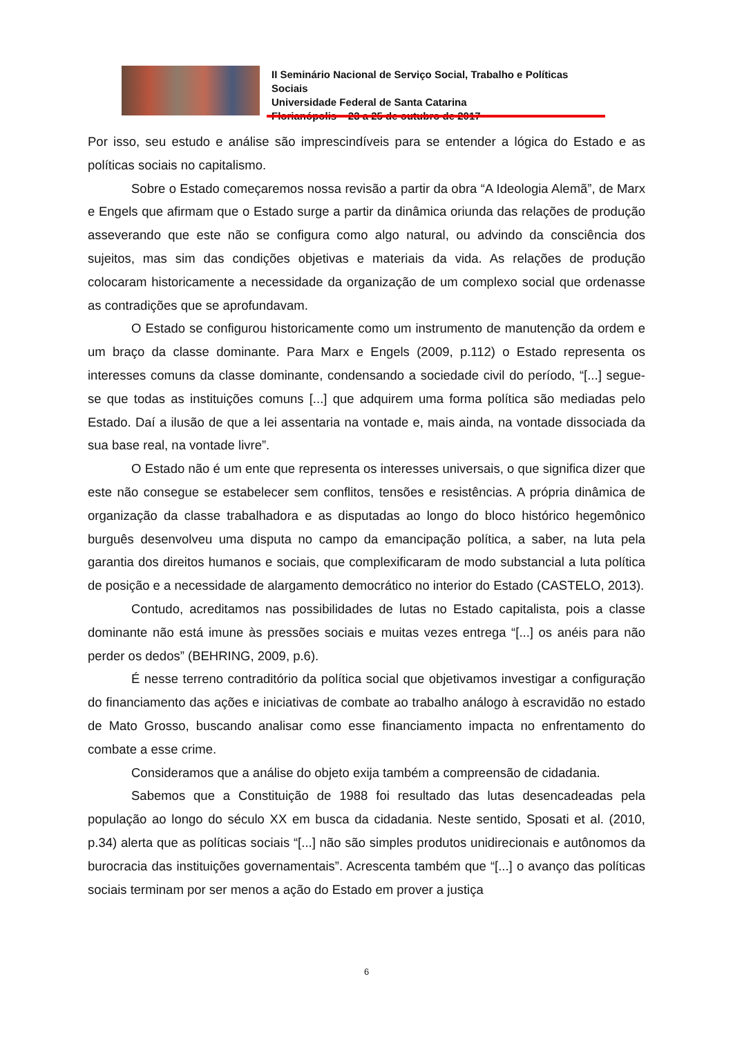II Seminário Nacional de Serviço Social, Trabalho e Políticas Sociais
Universidade Federal de Santa Catarina
Florianópolis – 23 a 25 de outubro de 2017
Por isso, seu estudo e análise são imprescindíveis para se entender a lógica do Estado e as políticas sociais no capitalismo.
Sobre o Estado começaremos nossa revisão a partir da obra “A Ideologia Alemã”, de Marx e Engels que afirmam que o Estado surge a partir da dinâmica oriunda das relações de produção asseverando que este não se configura como algo natural, ou advindo da consciência dos sujeitos, mas sim das condições objetivas e materiais da vida. As relações de produção colocaram historicamente a necessidade da organização de um complexo social que ordenasse as contradições que se aprofundavam.
O Estado se configurou historicamente como um instrumento de manutenção da ordem e um braço da classe dominante. Para Marx e Engels (2009, p.112) o Estado representa os interesses comuns da classe dominante, condensando a sociedade civil do período, “[...] segue-se que todas as instituições comuns [...] que adquirem uma forma política são mediadas pelo Estado. Daí a ilusão de que a lei assentaria na vontade e, mais ainda, na vontade dissociada da sua base real, na vontade livre”.
O Estado não é um ente que representa os interesses universais, o que significa dizer que este não consegue se estabelecer sem conflitos, tensões e resistências. A própria dinâmica de organização da classe trabalhadora e as disputadas ao longo do bloco histórico hegemônico burguês desenvolveu uma disputa no campo da emancipação política, a saber, na luta pela garantia dos direitos humanos e sociais, que complexificaram de modo substancial a luta política de posição e a necessidade de alargamento democrático no interior do Estado (CASTELO, 2013).
Contudo, acreditamos nas possibilidades de lutas no Estado capitalista, pois a classe dominante não está imune às pressões sociais e muitas vezes entrega “[...] os anéis para não perder os dedos” (BEHRING, 2009, p.6).
É nesse terreno contraditório da política social que objetivamos investigar a configuração do financiamento das ações e iniciativas de combate ao trabalho análogo à escravidão no estado de Mato Grosso, buscando analisar como esse financiamento impacta no enfrentamento do combate a esse crime.
Consideramos que a análise do objeto exija também a compreensão de cidadania.
Sabemos que a Constituição de 1988 foi resultado das lutas desencadeadas pela população ao longo do século XX em busca da cidadania. Neste sentido, Sposati et al. (2010, p.34) alerta que as políticas sociais “[...] não são simples produtos unidirecionais e autônomos da burocracia das instituições governamentais”. Acrescenta também que “[...] o avanço das políticas sociais terminam por ser menos a ação do Estado em prover a justiça
6